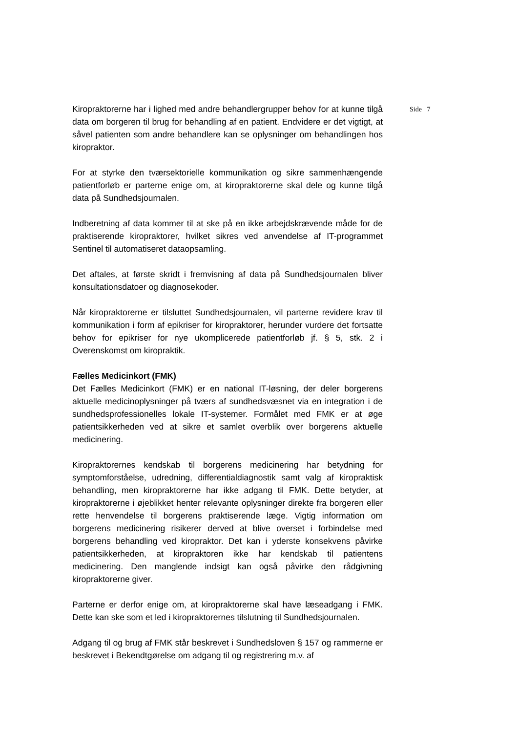Kiropraktorerne har i lighed med andre behandlergrupper behov for at kunne tilgå data om borgeren til brug for behandling af en patient. Endvidere er det vigtigt, at såvel patienten som andre behandlere kan se oplysninger om behandlingen hos kiropraktor.
For at styrke den tværsektorielle kommunikation og sikre sammenhængende patientforløb er parterne enige om, at kiropraktorerne skal dele og kunne tilgå data på Sundhedsjournalen.
Indberetning af data kommer til at ske på en ikke arbejdskrævende måde for de praktiserende kiropraktorer, hvilket sikres ved anvendelse af IT-programmet Sentinel til automatiseret dataopsamling.
Det aftales, at første skridt i fremvisning af data på Sundhedsjournalen bliver konsultationsdatoer og diagnosekoder.
Når kiropraktorerne er tilsluttet Sundhedsjournalen, vil parterne revidere krav til kommunikation i form af epikriser for kiropraktorer, herunder vurdere det fortsatte behov for epikriser for nye ukomplicerede patientforløb jf. § 5, stk. 2 i Overenskomst om kiropraktik.
Fælles Medicinkort (FMK)
Det Fælles Medicinkort (FMK) er en national IT-løsning, der deler borgerens aktuelle medicinoplysninger på tværs af sundhedsvæsnet via en integration i de sundhedsprofessionelles lokale IT-systemer. Formålet med FMK er at øge patientsikkerheden ved at sikre et samlet overblik over borgerens aktuelle medicinering.
Kiropraktorernes kendskab til borgerens medicinering har betydning for symptomforståelse, udredning, differentialdiagnostik samt valg af kiropraktisk behandling, men kiropraktorerne har ikke adgang til FMK. Dette betyder, at kiropraktorerne i øjeblikket henter relevante oplysninger direkte fra borgeren eller rette henvendelse til borgerens praktiserende læge. Vigtig information om borgerens medicinering risikerer derved at blive overset i forbindelse med borgerens behandling ved kiropraktor. Det kan i yderste konsekvens påvirke patientsikkerheden, at kiropraktoren ikke har kendskab til patientens medicinering. Den manglende indsigt kan også påvirke den rådgivning kiropraktorerne giver.
Parterne er derfor enige om, at kiropraktorerne skal have læseadgang i FMK. Dette kan ske som et led i kiropraktorernes tilslutning til Sundhedsjournalen.
Adgang til og brug af FMK står beskrevet i Sundhedsloven § 157 og rammerne er beskrevet i Bekendtgørelse om adgang til og registrering m.v. af
Side 7